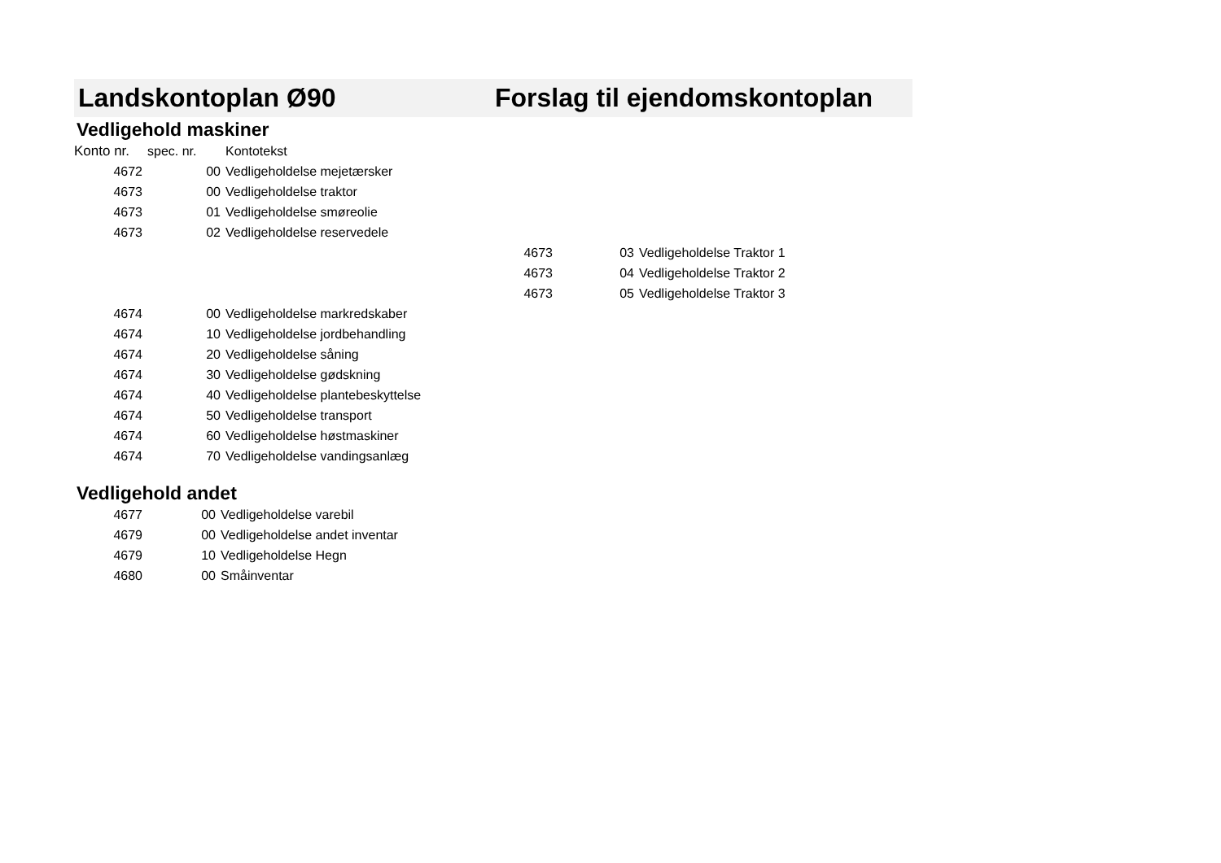Landskontoplan Ø90 Forslag til ejendomskontoplan
Vedligehold maskiner
| Konto nr. | spec. nr. | Kontotekst | | | |
| --- | --- | --- | --- | --- | --- |
| 4672 | 00 | Vedligeholdelse mejetærsker | | | |
| 4673 | 00 | Vedligeholdelse traktor | | | |
| 4673 | 01 | Vedligeholdelse smøreolie | | | |
| 4673 | 02 | Vedligeholdelse reservedele | | | |
| | | | 4673 | 03 | Vedligeholdelse Traktor 1 |
| | | | 4673 | 04 | Vedligeholdelse Traktor 2 |
| | | | 4673 | 05 | Vedligeholdelse Traktor 3 |
| 4674 | 00 | Vedligeholdelse markredskaber | | | |
| 4674 | 10 | Vedligeholdelse jordbehandling | | | |
| 4674 | 20 | Vedligeholdelse såning | | | |
| 4674 | 30 | Vedligeholdelse gødskning | | | |
| 4674 | 40 | Vedligeholdelse plantebeskyttelse | | | |
| 4674 | 50 | Vedligeholdelse transport | | | |
| 4674 | 60 | Vedligeholdelse høstmaskiner | | | |
| 4674 | 70 | Vedligeholdelse vandingsanlæg | | | |
Vedligehold andet
| 4677 | 00 | Vedligeholdelse varebil |
| 4679 | 00 | Vedligeholdelse andet inventar |
| 4679 | 10 | Vedligeholdelse Hegn |
| 4680 | 00 | Småinventar |